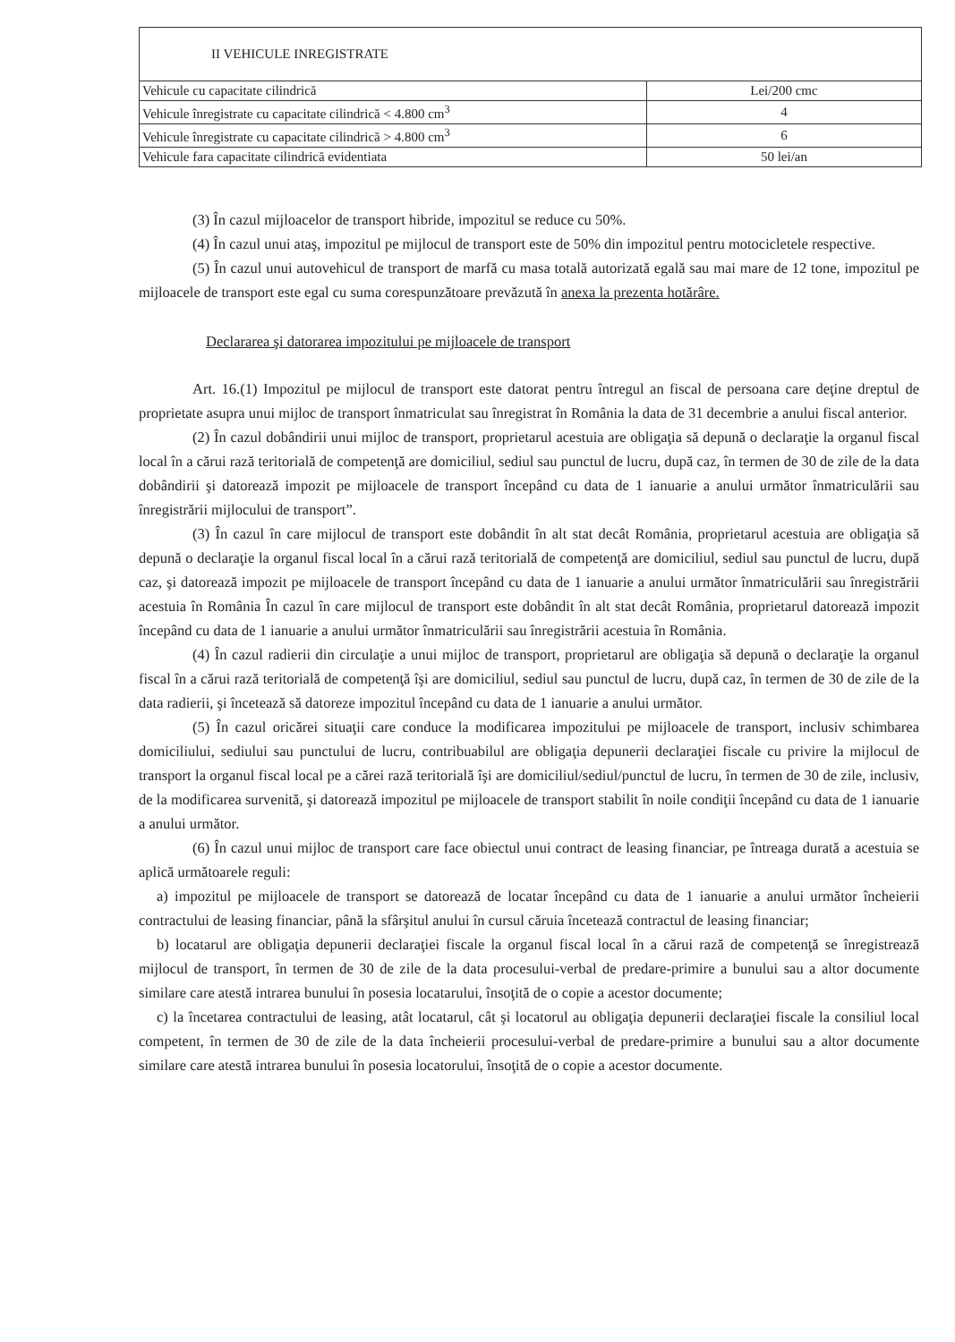| II VEHICULE INREGISTRATE | |
| Vehicule cu capacitate cilindrică | Lei/200 cmc |
| Vehicule înregistrate cu capacitate cilindrică < 4.800 cm<sup>3</sup> | 4 |
| Vehicule înregistrate cu capacitate cilindrică > 4.800 cm<sup>3</sup> | 6 |
| Vehicule fara capacitate cilindrică evidentiata | 50 lei/an |
(3) În cazul mijloacelor de transport hibride, impozitul se reduce cu 50%.
(4) În cazul unui ataş, impozitul pe mijlocul de transport este de 50% din impozitul pentru motocicletele respective.
(5) În cazul unui autovehicul de transport de marfă cu masa totală autorizată egală sau mai mare de 12 tone, impozitul pe mijloacele de transport este egal cu suma corespunzătoare prevăzută în anexa la prezenta hotărâre.
Declararea şi datorarea impozitului pe mijloacele de transport
Art. 16.(1) Impozitul pe mijlocul de transport este datorat pentru întregul an fiscal de persoana care deţine dreptul de proprietate asupra unui mijloc de transport înmatriculat sau înregistrat în România la data de 31 decembrie a anului fiscal anterior.
(2) În cazul dobândirii unui mijloc de transport, proprietarul acestuia are obligaţia să depună o declaraţie la organul fiscal local în a cărui rază teritorială de competenţă are domiciliul, sediul sau punctul de lucru, după caz, în termen de 30 de zile de la data dobândirii şi datorează impozit pe mijloacele de transport începând cu data de 1 ianuarie a anului următor înmatriculării sau înregistrării mijlocului de transport”.
(3) În cazul în care mijlocul de transport este dobândit în alt stat decât România, proprietarul acestuia are obligaţia să depună o declaraţie la organul fiscal local în a cărui rază teritorială de competenţă are domiciliul, sediul sau punctul de lucru, după caz, şi datorează impozit pe mijloacele de transport începând cu data de 1 ianuarie a anului următor înmatriculării sau înregistrării acestuia în România În cazul în care mijlocul de transport este dobândit în alt stat decât România, proprietarul datorează impozit începând cu data de 1 ianuarie a anului următor înmatriculării sau înregistrării acestuia în România.
(4) În cazul radierii din circulaţie a unui mijloc de transport, proprietarul are obligaţia să depună o declaraţie la organul fiscal în a cărui rază teritorială de competenţă îşi are domiciliul, sediul sau punctul de lucru, după caz, în termen de 30 de zile de la data radierii, şi încetează să datoreze impozitul începând cu data de 1 ianuarie a anului următor.
(5) În cazul oricărei situaţii care conduce la modificarea impozitului pe mijloacele de transport, inclusiv schimbarea domiciliului, sediului sau punctului de lucru, contribuabilul are obligaţia depunerii declaraţiei fiscale cu privire la mijlocul de transport la organul fiscal local pe a cărei rază teritorială îşi are domiciliul/sediul/punctul de lucru, în termen de 30 de zile, inclusiv, de la modificarea survenită, şi datorează impozitul pe mijloacele de transport stabilit în noile condiţii începând cu data de 1 ianuarie a anului următor.
(6) În cazul unui mijloc de transport care face obiectul unui contract de leasing financiar, pe întreaga durată a acestuia se aplică următoarele reguli:
a) impozitul pe mijloacele de transport se datorează de locatar începând cu data de 1 ianuarie a anului următor încheierii contractului de leasing financiar, până la sfârşitul anului în cursul căruia încetează contractul de leasing financiar;
b) locatarul are obligaţia depunerii declaraţiei fiscale la organul fiscal local în a cărui rază de competenţă se înregistrează mijlocul de transport, în termen de 30 de zile de la data procesului-verbal de predare-primire a bunului sau a altor documente similare care atestă intrarea bunului în posesia locatarului, însoţită de o copie a acestor documente;
c) la încetarea contractului de leasing, atât locatarul, cât şi locatorul au obligaţia depunerii declaraţiei fiscale la consiliul local competent, în termen de 30 de zile de la data încheierii procesului-verbal de predare-primire a bunului sau a altor documente similare care atestă intrarea bunului în posesia locatorului, însoţită de o copie a acestor documente.